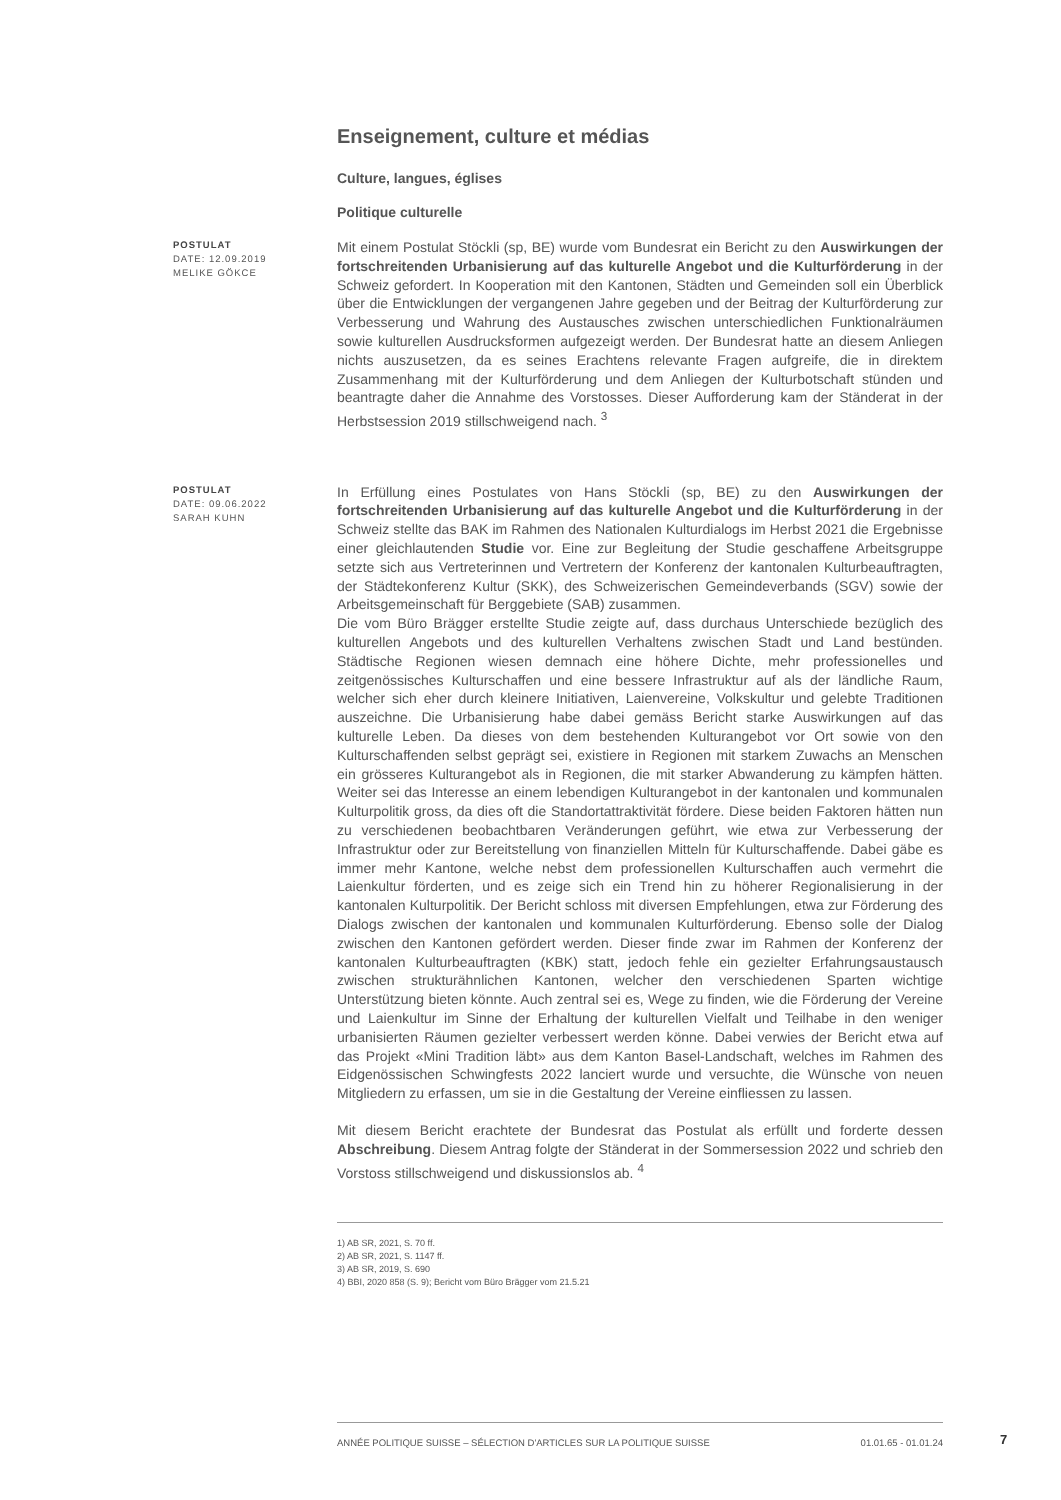Enseignement, culture et médias
Culture, langues, églises
Politique culturelle
POSTULAT
DATE: 12.09.2019
MELIKE GÖKCE
Mit einem Postulat Stöckli (sp, BE) wurde vom Bundesrat ein Bericht zu den Auswirkungen der fortschreitenden Urbanisierung auf das kulturelle Angebot und die Kulturförderung in der Schweiz gefordert. In Kooperation mit den Kantonen, Städten und Gemeinden soll ein Überblick über die Entwicklungen der vergangenen Jahre gegeben und der Beitrag der Kulturförderung zur Verbesserung und Wahrung des Austausches zwischen unterschiedlichen Funktionalräumen sowie kulturellen Ausdrucksformen aufgezeigt werden. Der Bundesrat hatte an diesem Anliegen nichts auszusetzen, da es seines Erachtens relevante Fragen aufgreife, die in direktem Zusammenhang mit der Kulturförderung und dem Anliegen der Kulturbotschaft stünden und beantragte daher die Annahme des Vorstosses. Dieser Aufforderung kam der Ständerat in der Herbstsession 2019 stillschweigend nach. <sup>3</sup>
POSTULAT
DATE: 09.06.2022
SARAH KUHN
In Erfüllung eines Postulates von Hans Stöckli (sp, BE) zu den Auswirkungen der fortschreitenden Urbanisierung auf das kulturelle Angebot und die Kulturförderung in der Schweiz stellte das BAK im Rahmen des Nationalen Kulturdialogs im Herbst 2021 die Ergebnisse einer gleichlautenden Studie vor. Eine zur Begleitung der Studie geschaffene Arbeitsgruppe setzte sich aus Vertreterinnen und Vertretern der Konferenz der kantonalen Kulturbeauftragten, der Städtekonferenz Kultur (SKK), des Schweizerischen Gemeindeverbands (SGV) sowie der Arbeitsgemeinschaft für Berggebiete (SAB) zusammen.
Die vom Büro Brägger erstellte Studie zeigte auf, dass durchaus Unterschiede bezüglich des kulturellen Angebots und des kulturellen Verhaltens zwischen Stadt und Land bestünden. Städtische Regionen wiesen demnach eine höhere Dichte, mehr professionelles und zeitgenössisches Kulturschaffen und eine bessere Infrastruktur auf als der ländliche Raum, welcher sich eher durch kleinere Initiativen, Laienvereine, Volkskultur und gelebte Traditionen auszeichne. Die Urbanisierung habe dabei gemäss Bericht starke Auswirkungen auf das kulturelle Leben. Da dieses von dem bestehenden Kulturangebot vor Ort sowie von den Kulturschaffenden selbst geprägt sei, existiere in Regionen mit starkem Zuwachs an Menschen ein grösseres Kulturangebot als in Regionen, die mit starker Abwanderung zu kämpfen hätten. Weiter sei das Interesse an einem lebendigen Kulturangebot in der kantonalen und kommunalen Kulturpolitik gross, da dies oft die Standortattraktivität fördere. Diese beiden Faktoren hätten nun zu verschiedenen beobachtbaren Veränderungen geführt, wie etwa zur Verbesserung der Infrastruktur oder zur Bereitstellung von finanziellen Mitteln für Kulturschaffende. Dabei gäbe es immer mehr Kantone, welche nebst dem professionellen Kulturschaffen auch vermehrt die Laienkultur förderten, und es zeige sich ein Trend hin zu höherer Regionalisierung in der kantonalen Kulturpolitik. Der Bericht schloss mit diversen Empfehlungen, etwa zur Förderung des Dialogs zwischen der kantonalen und kommunalen Kulturförderung. Ebenso solle der Dialog zwischen den Kantonen gefördert werden. Dieser finde zwar im Rahmen der Konferenz der kantonalen Kulturbeauftragten (KBK) statt, jedoch fehle ein gezielter Erfahrungsaustausch zwischen strukturähnlichen Kantonen, welcher den verschiedenen Sparten wichtige Unterstützung bieten könnte. Auch zentral sei es, Wege zu finden, wie die Förderung der Vereine und Laienkultur im Sinne der Erhaltung der kulturellen Vielfalt und Teilhabe in den weniger urbanisierten Räumen gezielter verbessert werden könne. Dabei verwies der Bericht etwa auf das Projekt «Mini Tradition läbt» aus dem Kanton Basel-Landschaft, welches im Rahmen des Eidgenössischen Schwingfests 2022 lanciert wurde und versuchte, die Wünsche von neuen Mitgliedern zu erfassen, um sie in die Gestaltung der Vereine einfliessen zu lassen.
Mit diesem Bericht erachtete der Bundesrat das Postulat als erfüllt und forderte dessen Abschreibung. Diesem Antrag folgte der Ständerat in der Sommersession 2022 und schrieb den Vorstoss stillschweigend und diskussionslos ab. <sup>4</sup>
1) AB SR, 2021, S. 70 ff.
2) AB SR, 2021, S. 1147 ff.
3) AB SR, 2019, S. 690
4) BBI, 2020 858 (S. 9); Bericht vom Büro Brägger vom 21.5.21
ANNÉE POLITIQUE SUISSE – SÉLECTION D'ARTICLES SUR LA POLITIQUE SUISSE 01.01.65 - 01.01.24
7